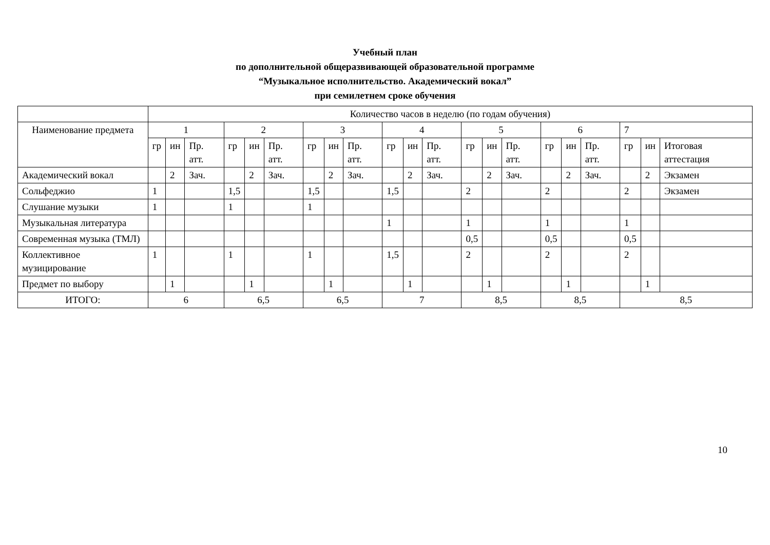Учебный план
по дополнительной общеразвивающей образовательной программе
“Музыкальное исполнительство. Академический вокал”
при семилетнем сроке обучения
| | Количество часов в неделю (по годам обучения) | | | | | | | | | | | | | | | | | | | | |
| --- | --- | --- | --- | --- | --- | --- | --- | --- | --- | --- | --- | --- | --- | --- | --- | --- | --- | --- | --- | --- | --- |
| Наименование предмета | 1 | | | 2 | | | 3 | | | 4 | | | 5 | | | 6 | | | 7 | | |
| | гр | ин | Пр. атт. | гр | ин | Пр. атт. | гр | ин | Пр. атт. | гр | ин | Пр. атт. | гр | ин | Пр. атт. | гр | ин | Пр. атт. | гр | ин | Итоговая аттестация |
| Академический вокал | | 2 | Зач. | | 2 | Зач. | | 2 | Зач. | | 2 | Зач. | | 2 | Зач. | | 2 | Зач. | | 2 | Экзамен |
| Сольфеджио | 1 | | | 1,5 | | | 1,5 | | | 1,5 | | | 2 | | | 2 | | | 2 | | Экзамен |
| Слушание музыки | 1 | | | 1 | | | 1 | | | | | | | | | | | | | | |
| Музыкальная литература | | | | | | | | | | 1 | | | 1 | | | 1 | | | 1 | | |
| Современная музыка (ТМЛ) | | | | | | | | | | | | | 0,5 | | | 0,5 | | | 0,5 | | |
| Коллективное музицирование | 1 | | | 1 | | | 1 | | | 1,5 | | | 2 | | | 2 | | | 2 | | |
| Предмет по выбору | | 1 | | | 1 | | | 1 | | | 1 | | | 1 | | | 1 | | | 1 | |
| ИТОГО: | 6 | | | 6,5 | | | 6,5 | | | 7 | | | 8,5 | | | 8,5 | | | 8,5 | | |
10